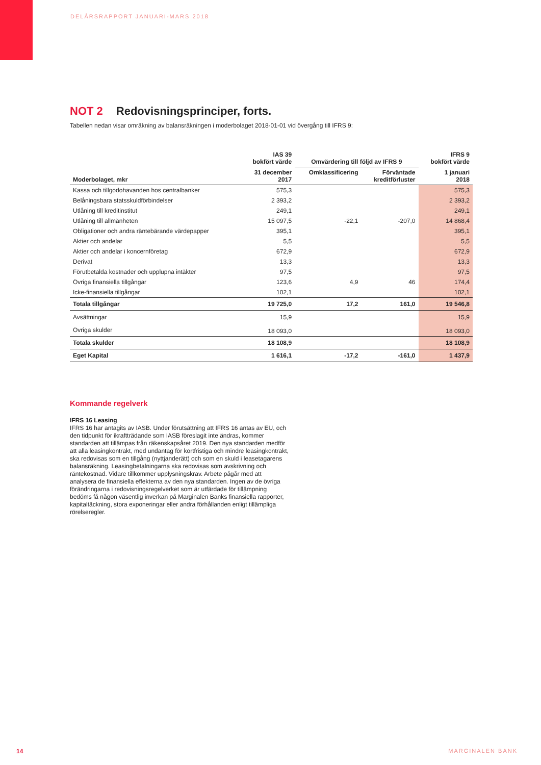DELÅRSRAPPORT JANUARI-MARS 2018
NOT 2 Redovisningsprinciper, forts.
Tabellen nedan visar omräkning av balansräkningen i moderbolaget 2018-01-01 vid övergång till IFRS 9:
| | IAS 39 bokfört värde | Omvärdering till följd av IFRS 9 | | IFRS 9 bokfört värde |
| --- | --- | --- | --- | --- |
| Moderbolaget, mkr | 31 december 2017 | Omklassificering | Förväntade kreditförluster | 1 januari 2018 |
| Kassa och tillgodohavanden hos centralbanker | 575,3 | | | 575,3 |
| Belåningsbara statsskuldförbindelser | 2 393,2 | | | 2 393,2 |
| Utlåning till kreditinstitut | 249,1 | | | 249,1 |
| Utlåning till allmänheten | 15 097,5 | -22,1 | -207,0 | 14 868,4 |
| Obligationer och andra räntebärande värdepapper | 395,1 | | | 395,1 |
| Aktier och andelar | 5,5 | | | 5,5 |
| Aktier och andelar i koncernföretag | 672,9 | | | 672,9 |
| Derivat | 13,3 | | | 13,3 |
| Förutbetalda kostnader och upplupna intäkter | 97,5 | | | 97,5 |
| Övriga finansiella tillgångar | 123,6 | 4,9 | 46 | 174,4 |
| Icke-finansiella tillgångar | 102,1 | | | 102,1 |
| Totala tillgångar | 19 725,0 | 17,2 | 161,0 | 19 546,8 |
| Avsättningar | 15,9 | | | 15,9 |
| Övriga skulder | 18 093,0 | | | 18 093,0 |
| Totala skulder | 18 108,9 | | | 18 108,9 |
| Eget Kapital | 1 616,1 | -17,2 | -161,0 | 1 437,9 |
Kommande regelverk
IFRS 16 Leasing
IFRS 16 har antagits av IASB. Under förutsättning att IFRS 16 antas av EU, och den tidpunkt för ikraftträdande som IASB föreslagit inte ändras, kommer standarden att tillämpas från räkenskapsåret 2019. Den nya standarden medför att alla leasingkontrakt, med undantag för kortfristiga och mindre leasingkontrakt, ska redovisas som en tillgång (nyttjanderätt) och som en skuld i leasetagarens balansräkning. Leasingbetalningarna ska redovisas som avskrivning och räntekostnad. Vidare tillkommer upplysningskrav. Arbete pågår med att analysera de finansiella effekterna av den nya standarden. Ingen av de övriga förändringarna i redovisningsregelverket som är utfärdade för tillämpning bedöms få någon väsentlig inverkan på Marginalen Banks finansiella rapporter, kapitaltäckning, stora exponeringar eller andra förhållanden enligt tillämpliga rörelseregler.
14 MARGINALEN BANK